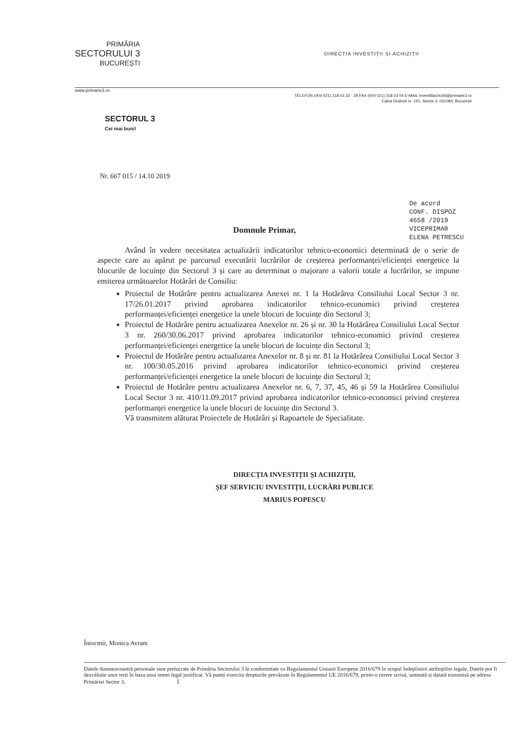PRIMĂRIA
SECTORULUI 3
BUCUREȘTI
DIRECȚIA INVESTIȚII ȘI ACHIZIȚII
www.primarie3.ro
TELEFON (004 021) 318 03 23 - 28 FAX (004 021) 318 03 04 E-MAIL investitiiachizitii@primarie3.ro
Calea Dudești nr. 191, Sector 3, 031084, București
SECTORUL 3
Cei mai buni!
Nr. 667 015 / 14.10 2019
De acord
CONF. DISPOZ
4658 /2019
VICEPRIMAR
ELENA PETRESCU
Domnule Primar,
Având în vedere necesitatea actualizării indicatorilor tehnico-economici determinată de o serie de aspecte care au apărut pe parcursul executării lucrărilor de creșterea performanței/eficienței energetice la blocurile de locuințe din Sectorul 3 și care au determinat o majorare a valorii totale a lucrărilor, se impune emiterea următoarelor Hotărâri de Consiliu:
Proiectul de Hotărâre pentru actualizarea Anexei nr. 1 la Hotărârea Consiliului Local Sector 3 nr. 17/26.01.2017 privind aprobarea indicatorilor tehnico-economici privind creșterea performanței/eficienței energetice la unele blocuri de locuințe din Sectorul 3;
Proiectul de Hotărâre pentru actualizarea Anexelor nr. 26 și nr. 30 la Hotărârea Consiliului Local Sector 3 nr. 260/30.06.2017 privind aprobarea indicatorilor tehnico-economici privind creșterea performanței/eficienței energetice la unele blocuri de locuințe din Sectorul 3;
Proiectul de Hotărâre pentru actualizarea Anexelor nr. 8 și nr. 81 la Hotărârea Consiliului Local Sector 3 nr. 100/30.05.2016 privind aprobarea indicatorilor tehnico-economici privind creșterea performanței/eficienței energetice la unele blocuri de locuințe din Sectorul 3;
Proiectul de Hotărâre pentru actualizarea Anexelor nr. 6, 7, 37, 45, 46 și 59 la Hotărârea Consiliului Local Sector 3 nr. 410/11.09.2017 privind aprobarea indicatorilor tehnico-economici privind creșterea performanței energetice la unele blocuri de locuințe din Sectorul 3.
Vă transmitem alăturat Proiectele de Hotărâri și Rapoartele de Specialitate.
DIRECȚIA INVESTIȚII ȘI ACHIZIȚII,
ȘEF SERVICIU INVESTIȚII, LUCRĂRI PUBLICE
MARIUS POPESCU
Întocmit, Monica Avram
Datele dumneavoastră personale sunt prelucrate de Primăria Sectorului 3 în conformitate cu Regulamentul Uniunii Europene 2016/679 în scopul îndeplinirii atribuțiilor legale. Datele pot fi dezvăluite unor terți în baza unui temei legal justificat. Vă puteți exercita drepturile prevăzute în Regulamentul UE 2016/679, printr-o cerere scrisă, semnată și datată transmisă pe adresa Primăriei Sector 3. 1